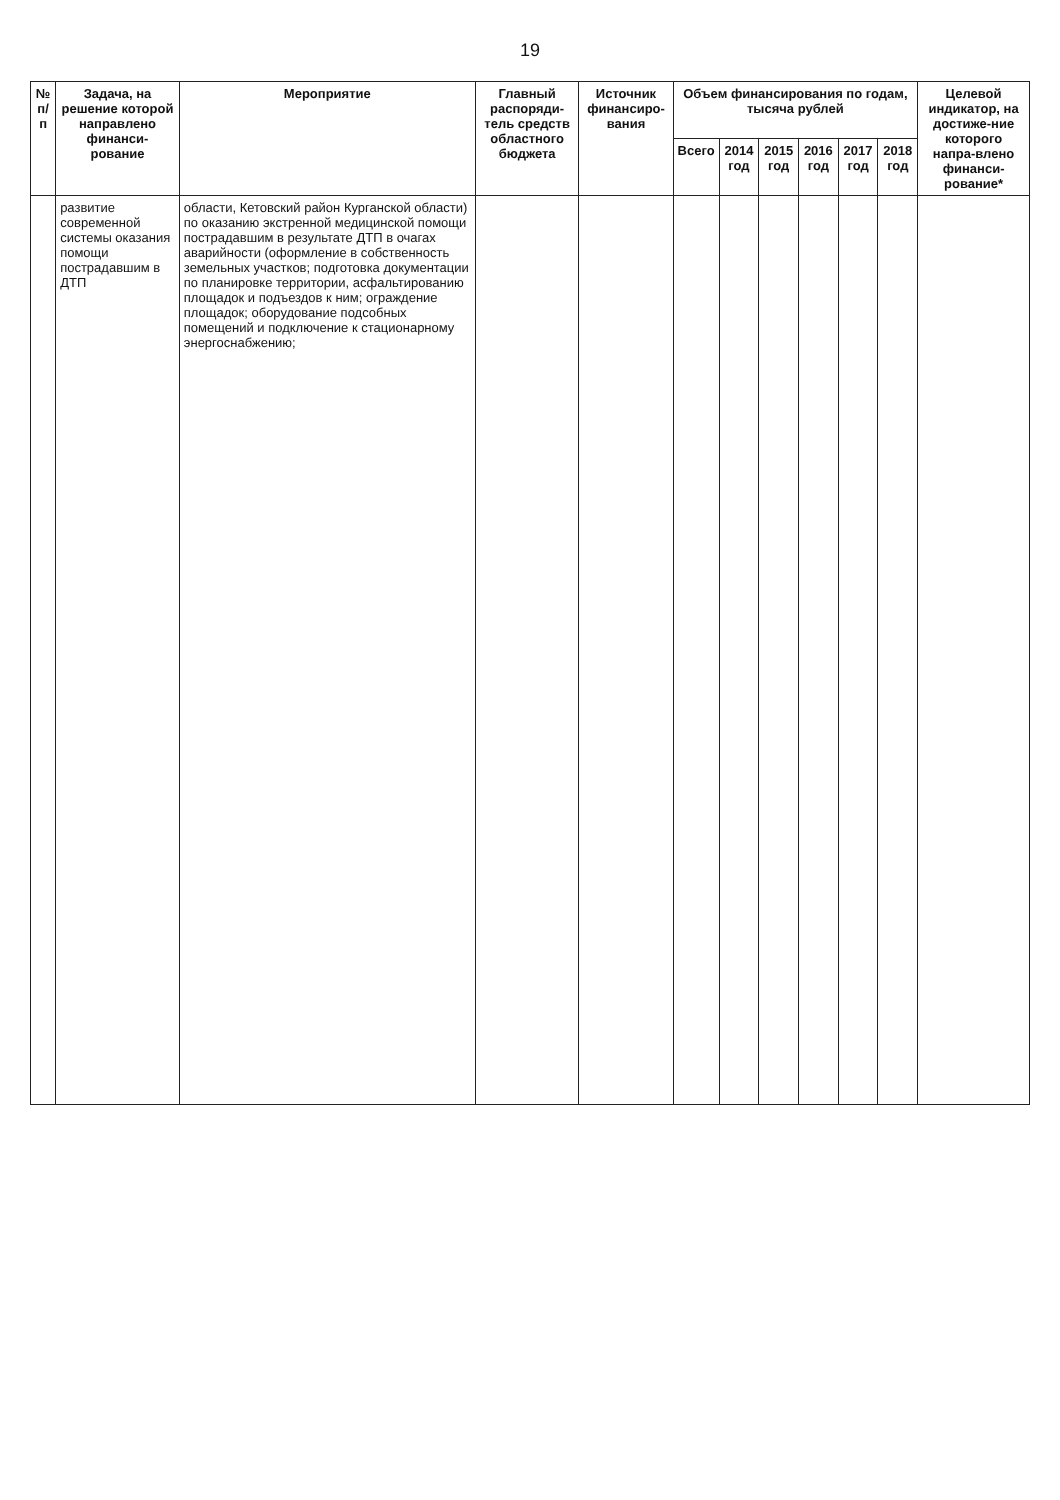19
| № п/п | Задача, на решение которой направлено финанси-рование | Мероприятие | Главный распоряди-тель средств областного бюджета | Источник финансиро-вания | Объем финансирования по годам, тысяча рублей | | | | | | Целевой индикатор, на достиже-ние которого напра-влено финанси-рование* |
| --- | --- | --- | --- | --- | --- | --- | --- | --- | --- | --- | --- |
| | | | | | Всего | 2014 год | 2015 год | 2016 год | 2017 год | 2018 год | |
| | развитие современной системы оказания помощи пострадавшим в ДТП | области, Кетовский район Курганской области) по оказанию экстренной медицинской помощи пострадавшим в результате ДТП в очагах аварийности (оформление в собственность земельных участков; подготовка документации по планировке территории, асфальтированию площадок и подъездов к ним; ограждение площадок; оборудование подсобных помещений и подключение к стационарному энергоснабжению; | | | | | | | | | |